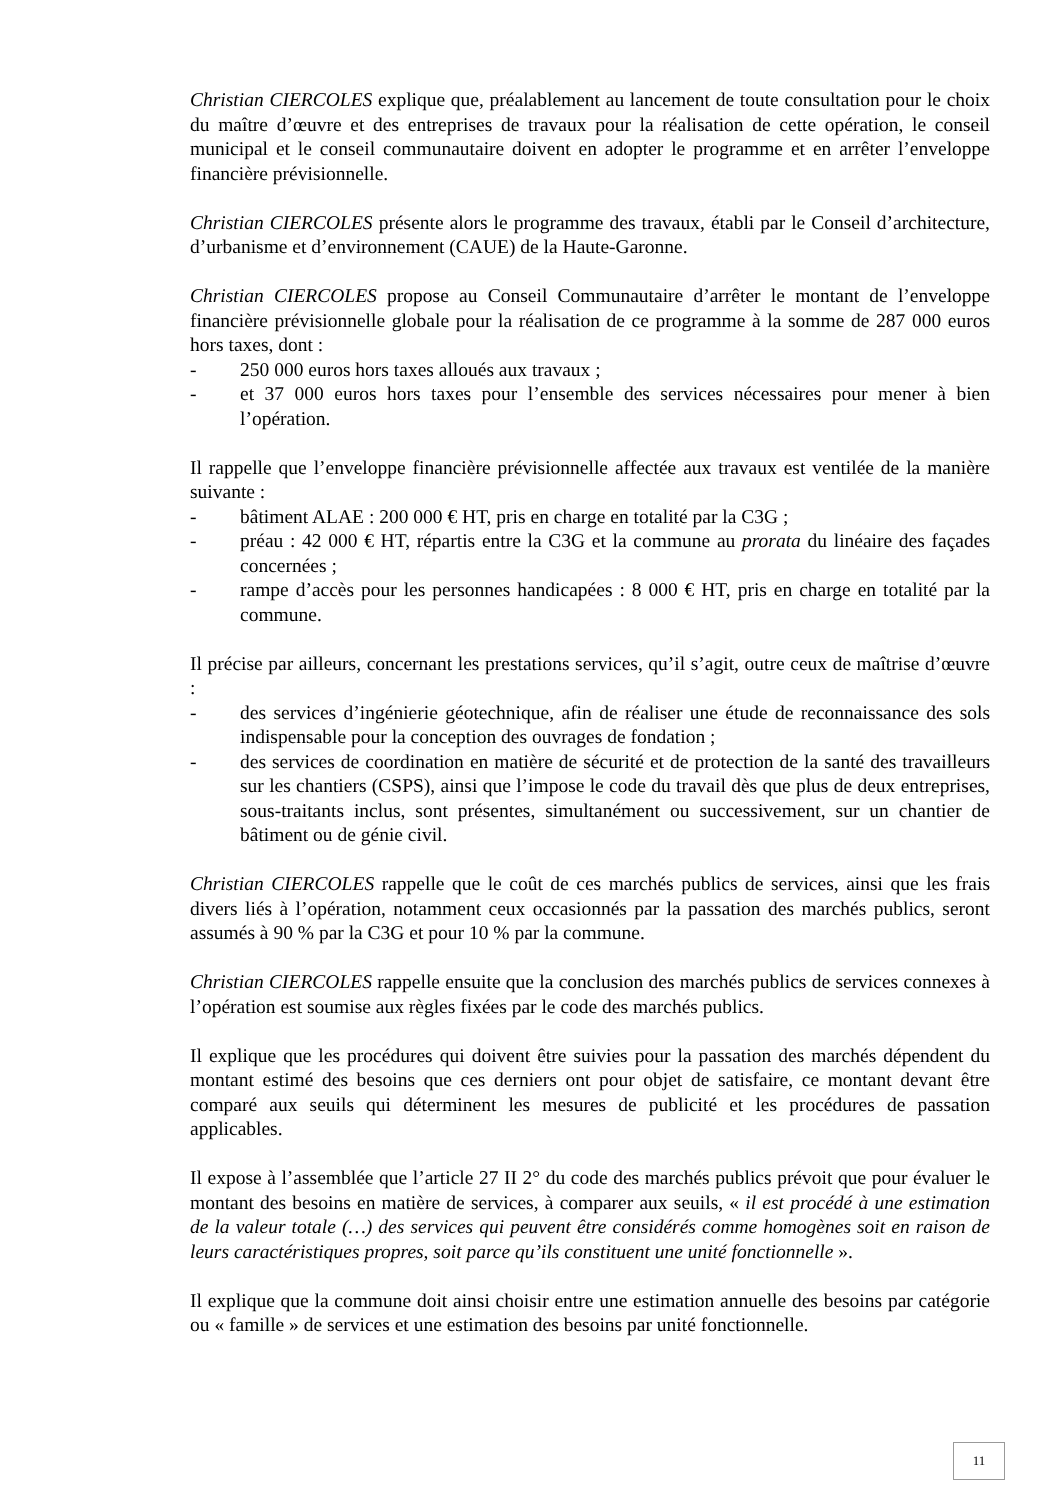Christian CIERCOLES explique que, préalablement au lancement de toute consultation pour le choix du maître d’œuvre et des entreprises de travaux pour la réalisation de cette opération, le conseil municipal et le conseil communautaire doivent en adopter le programme et en arrêter l’enveloppe financière prévisionnelle.
Christian CIERCOLES présente alors le programme des travaux, établi par le Conseil d’architecture, d’urbanisme et d’environnement (CAUE) de la Haute-Garonne.
Christian CIERCOLES propose au Conseil Communautaire d’arrêter le montant de l’enveloppe financière prévisionnelle globale pour la réalisation de ce programme à la somme de 287 000 euros hors taxes, dont :
- 250 000 euros hors taxes alloués aux travaux ;
- et 37 000 euros hors taxes pour l’ensemble des services nécessaires pour mener à bien l’opération.
Il rappelle que l’enveloppe financière prévisionnelle affectée aux travaux est ventilée de la manière suivante :
- bâtiment ALAE : 200 000 € HT, pris en charge en totalité par la C3G ;
- préau : 42 000 € HT, répartis entre la C3G et la commune au prorata du linéaire des façades concernées ;
- rampe d’accès pour les personnes handicapées : 8 000 € HT, pris en charge en totalité par la commune.
Il précise par ailleurs, concernant les prestations services, qu’il s’agit, outre ceux de maîtrise d’œuvre :
- des services d’ingénierie géotechnique, afin de réaliser une étude de reconnaissance des sols indispensable pour la conception des ouvrages de fondation ;
- des services de coordination en matière de sécurité et de protection de la santé des travailleurs sur les chantiers (CSPS), ainsi que l’impose le code du travail dès que plus de deux entreprises, sous-traitants inclus, sont présentes, simultanément ou successivement, sur un chantier de bâtiment ou de génie civil.
Christian CIERCOLES rappelle que le coût de ces marchés publics de services, ainsi que les frais divers liés à l’opération, notamment ceux occasionnés par la passation des marchés publics, seront assumés à 90 % par la C3G et pour 10 % par la commune.
Christian CIERCOLES rappelle ensuite que la conclusion des marchés publics de services connexes à l’opération est soumise aux règles fixées par le code des marchés publics.
Il explique que les procédures qui doivent être suivies pour la passation des marchés dépendent du montant estimé des besoins que ces derniers ont pour objet de satisfaire, ce montant devant être comparé aux seuils qui déterminent les mesures de publicité et les procédures de passation applicables.
Il expose à l’assemblée que l’article 27 II 2° du code des marchés publics prévoit que pour évaluer le montant des besoins en matière de services, à comparer aux seuils, « il est procédé à une estimation de la valeur totale (…) des services qui peuvent être considérés comme homogènes soit en raison de leurs caractéristiques propres, soit parce qu’ils constituent une unité fonctionnelle ».
Il explique que la commune doit ainsi choisir entre une estimation annuelle des besoins par catégorie ou « famille » de services et une estimation des besoins par unité fonctionnelle.
11